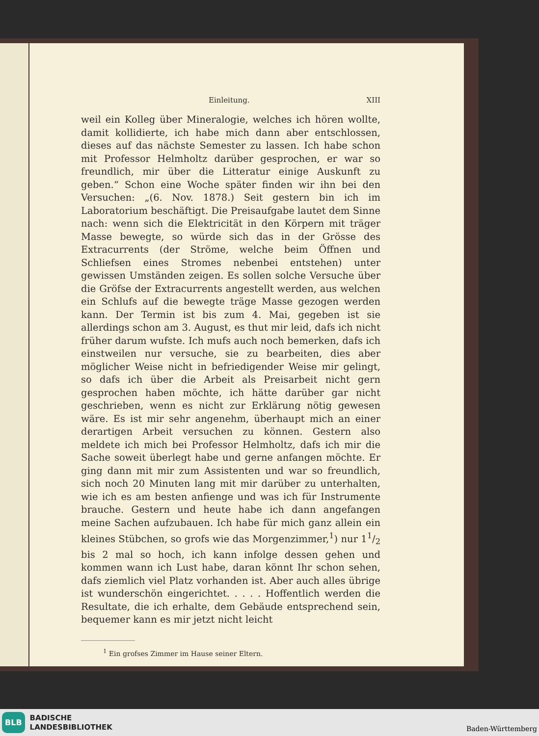Einleitung. XIII
weil ein Kolleg über Mineralogie, welches ich hören wollte, damit kollidierte, ich habe mich dann aber entschlossen, dieses auf das nächste Semester zu lassen. Ich habe schon mit Professor Helmholtz darüber gesprochen, er war so freundlich, mir über die Litteratur einige Auskunft zu geben.“ Schon eine Woche später finden wir ihn bei den Versuchen: „(6. Nov. 1878.) Seit gestern bin ich im Laboratorium beschäftigt. Die Preisaufgabe lautet dem Sinne nach: wenn sich die Elektricität in den Körpern mit träger Masse bewegte, so würde sich das in der Grösse des Extracurrents (der Ströme, welche beim Öffnen und Schliefsen eines Stromes nebenbei entstehen) unter gewissen Umständen zeigen. Es sollen solche Versuche über die Gröfse der Extracurrents angestellt werden, aus welchen ein Schlufs auf die bewegte träge Masse gezogen werden kann. Der Termin ist bis zum 4. Mai, gegeben ist sie allerdings schon am 3. August, es thut mir leid, dafs ich nicht früher darum wufste. Ich mufs auch noch bemerken, dafs ich einstweilen nur versuche, sie zu bearbeiten, dies aber möglicher Weise nicht in befriedigender Weise mir gelingt, so dafs ich über die Arbeit als Preisarbeit nicht gern gesprochen haben möchte, ich hätte darüber gar nicht geschrieben, wenn es nicht zur Erklärung nötig gewesen wäre. Es ist mir sehr angenehm, überhaupt mich an einer derartigen Arbeit versuchen zu können. Gestern also meldete ich mich bei Professor Helmholtz, dafs ich mir die Sache soweit überlegt habe und gerne anfangen möchte. Er ging dann mit mir zum Assistenten und war so freundlich, sich noch 20 Minuten lang mit mir darüber zu unterhalten, wie ich es am besten anfienge und was ich für Instrumente brauche. Gestern und heute habe ich dann angefangen meine Sachen aufzubauen. Ich habe für mich ganz allein ein kleines Stübchen, so grofs wie das Morgenzimmer,<sup>1</sup>) nur 11/2 bis 2 mal so hoch, ich kann infolge dessen gehen und kommen wann ich Lust habe, daran könnt Ihr schon sehen, dafs ziemlich viel Platz vorhanden ist. Aber auch alles übrige ist wunderschön eingerichtet. . . . . Hoffentlich werden die Resultate, die ich erhalte, dem Gebäude entsprechend sein, bequemer kann es mir jetzt nicht leicht
<sup>1</sup> Ein grofses Zimmer im Hause seiner Eltern.
BLB BADISCHE
LANDESBIBLIOTHEK
Baden-Württemberg